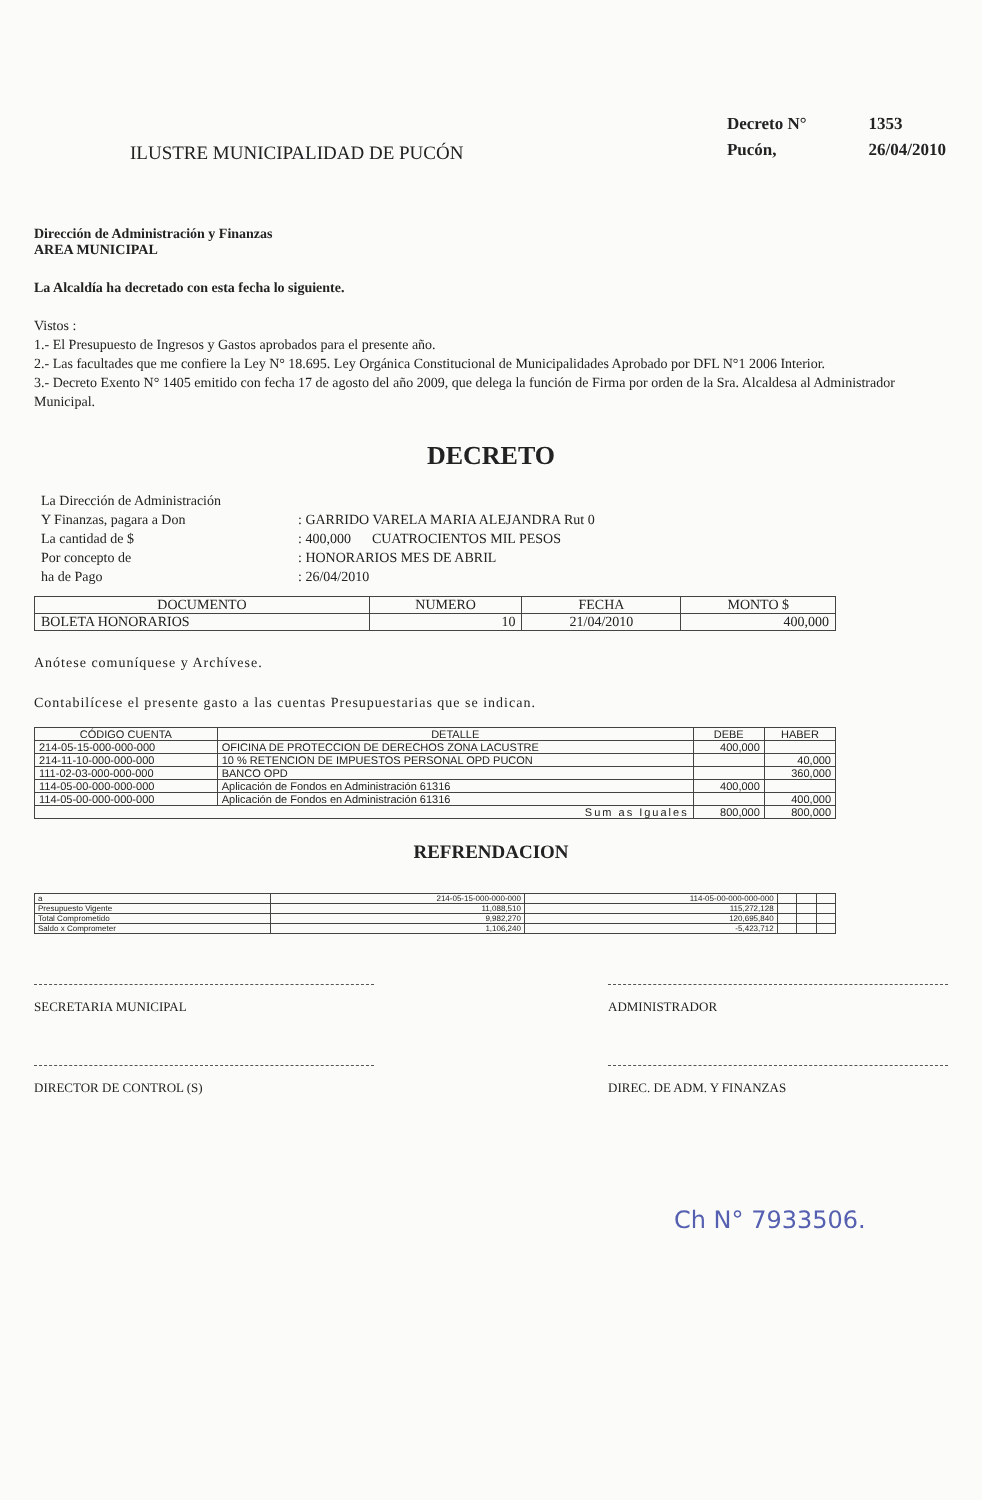ILUSTRE MUNICIPALIDAD DE PUCÓN
| Decreto N° | 1353 |
| Pucón, | 26/04/2010 |
Dirección de Administración y Finanzas
AREA MUNICIPAL
La Alcaldía ha decretado con esta fecha lo siguiente.
Vistos :
1.- El Presupuesto de Ingresos y Gastos aprobados para el presente año.
2.- Las facultades que me confiere la Ley N° 18.695. Ley Orgánica Constitucional de Municipalidades Aprobado por DFL N°1 2006 Interior.
3.- Decreto Exento N° 1405 emitido con fecha 17 de agosto del año 2009, que delega la función de Firma por orden de la Sra. Alcaldesa al Administrador Municipal.
DECRETO
| La Dirección de Administración | |
| Y Finanzas, pagara a Don | : GARRIDO VARELA MARIA ALEJANDRA Rut 0 |
| La cantidad de $ | : 400,000 CUATROCIENTOS MIL PESOS |
| Por concepto de | : HONORARIOS MES DE ABRIL |
| ha de Pago | : 26/04/2010 |
| DOCUMENTO | NUMERO | FECHA | MONTO $ |
| --- | --- | --- | --- |
| BOLETA HONORARIOS | 10 | 21/04/2010 | 400,000 |
Anótese comuníquese y Archívese.
Contabilícese el presente gasto a las cuentas Presupuestarias que se indican.
| CÓDIGO CUENTA | DETALLE | DEBE | HABER |
| --- | --- | --- | --- |
| 214-05-15-000-000-000 | OFICINA DE PROTECCION DE DERECHOS ZONA LACUSTRE | 400,000 | |
| 214-11-10-000-000-000 | 10 % RETENCION DE IMPUESTOS PERSONAL OPD PUCON | | 40,000 |
| 111-02-03-000-000-000 | BANCO OPD | | 360,000 |
| 114-05-00-000-000-000 | Aplicación de Fondos en Administración 61316 | 400,000 | |
| 114-05-00-000-000-000 | Aplicación de Fondos en Administración 61316 | | 400,000 |
| Sum as Iguales | | 800,000 | 800,000 |
REFRENDACION
| a | 214-05-15-000-000-000 | 114-05-00-000-000-000 | | | |
| Presupuesto Vigente | 11,088,510 | 115,272,128 | | | |
| Total Comprometido | 9,982,270 | 120,695,840 | | | |
| Saldo x Comprometer | 1,106,240 | -5,423,712 | | | |
SECRETARIA MUNICIPAL ADMINISTRADOR
DIRECTOR DE CONTROL (S) DIREC. DE ADM. Y FINANZAS
Ch N° 7933506.